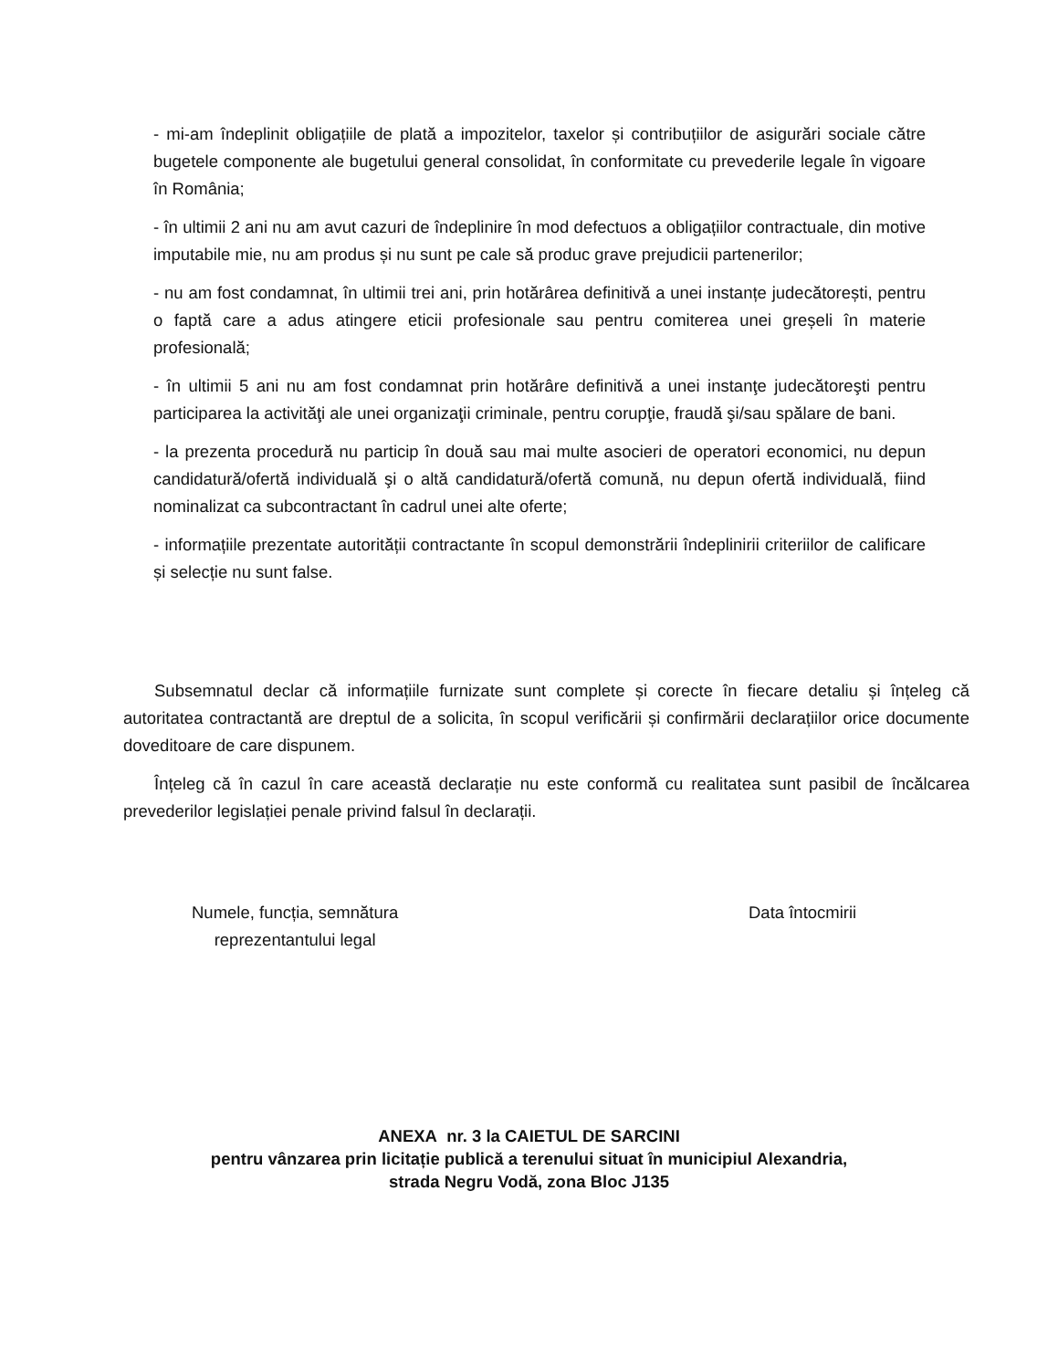- mi-am îndeplinit obligațiile de plată a impozitelor, taxelor și contribuțiilor de asigurări sociale către bugetele componente ale bugetului general consolidat, în conformitate cu prevederile legale în vigoare în România;
- în ultimii 2 ani nu am avut cazuri de îndeplinire în mod defectuos a obligațiilor contractuale, din motive imputabile mie, nu am produs și nu sunt pe cale să produc grave prejudicii partenerilor;
- nu am fost condamnat, în ultimii trei ani, prin hotărârea definitivă a unei instanțe judecătorești, pentru o faptă care a adus atingere eticii profesionale sau pentru comiterea unei greșeli în materie profesională;
- în ultimii 5 ani nu am fost condamnat prin hotărâre definitivă a unei instanţe judecătoreşti pentru participarea la activităţi ale unei organizaţii criminale, pentru corupţie, fraudă şi/sau spălare de bani.
- la prezenta procedură nu particip în două sau mai multe asocieri de operatori economici, nu depun candidatură/ofertă individuală şi o altă candidatură/ofertă comună, nu depun ofertă individuală, fiind nominalizat ca subcontractant în cadrul unei alte oferte;
- informațiile prezentate autorității contractante în scopul demonstrării îndeplinirii criteriilor de calificare și selecție nu sunt false.
Subsemnatul declar că informațiile furnizate sunt complete și corecte în fiecare detaliu și înțeleg că autoritatea contractantă are dreptul de a solicita, în scopul verificării și confirmării declarațiilor orice documente doveditoare de care dispunem.
Înțeleg că în cazul în care această declarație nu este conformă cu realitatea sunt pasibil de încălcarea prevederilor legislației penale privind falsul în declarații.
Numele, funcția, semnătura
reprezentantului legal
Data întocmirii
ANEXA nr. 3 la CAIETUL DE SARCINI
pentru vânzarea prin licitație publică a terenului situat în municipiul Alexandria,
strada Negru Vodă, zona Bloc J135